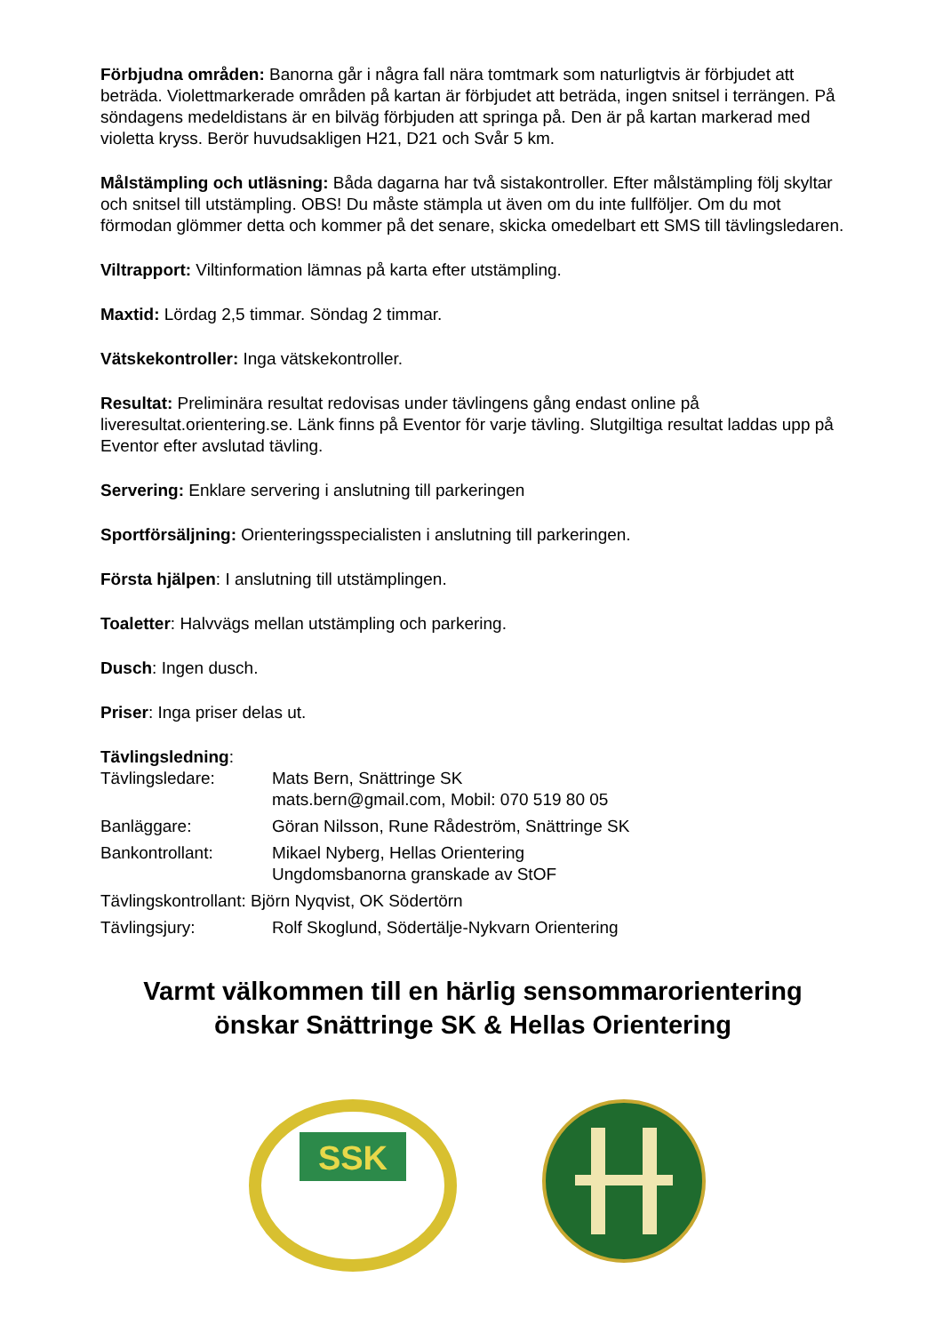Förbjudna områden: Banorna går i några fall nära tomtmark som naturligtvis är förbjudet att beträda. Violettmarkerade områden på kartan är förbjudet att beträda, ingen snitsel i terrängen. På söndagens medeldistans är en bilväg förbjuden att springa på. Den är på kartan markerad med violetta kryss. Berör huvudsakligen H21, D21 och Svår 5 km.
Målstämpling och utläsning: Båda dagarna har två sistakontroller. Efter målstämpling följ skyltar och snitsel till utstämpling. OBS! Du måste stämpla ut även om du inte fullföljer. Om du mot förmodan glömmer detta och kommer på det senare, skicka omedelbart ett SMS till tävlingsledaren.
Viltrapport: Viltinformation lämnas på karta efter utstämpling.
Maxtid: Lördag 2,5 timmar. Söndag 2 timmar.
Vätskekontroller: Inga vätskekontroller.
Resultat: Preliminära resultat redovisas under tävlingens gång endast online på liveresultat.orientering.se. Länk finns på Eventor för varje tävling. Slutgiltiga resultat laddas upp på Eventor efter avslutad tävling.
Servering: Enklare servering i anslutning till parkeringen
Sportförsäljning: Orienteringsspecialisten i anslutning till parkeringen.
Första hjälpen: I anslutning till utstämplingen.
Toaletter: Halvvägs mellan utstämpling och parkering.
Dusch: Ingen dusch.
Priser: Inga priser delas ut.
Tävlingsledning:
| Tävlingsledare: | Mats Bern, Snättringe SK mats.bern@gmail.com, Mobil: 070 519 80 05 |
| Banläggare: | Göran Nilsson, Rune Rådeström, Snättringe SK |
| Bankontrollant: | Mikael Nyberg, Hellas Orientering Ungdomsbanorna granskade av StOF |
| Tävlingskontrollant: Björn Nyqvist, OK Södertörn | |
| Tävlingsjury: | Rolf Skoglund, Södertälje-Nykvarn Orientering |
Varmt välkommen till en härlig sensommarorientering önskar Snättringe SK & Hellas Orientering
SSK